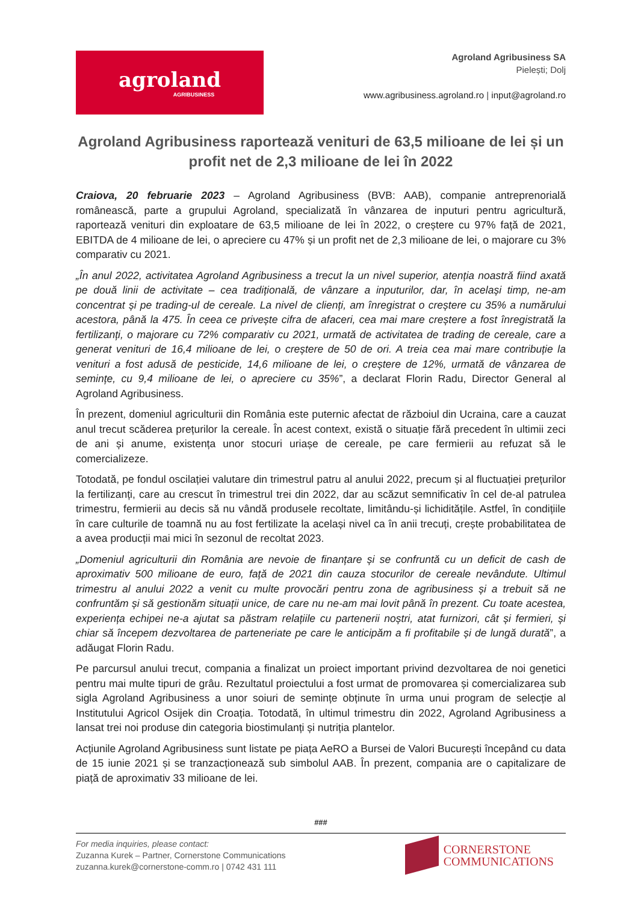agroland
AGRIBUSINESS
Agroland Agribusiness SA
Pielești; Dolj
www.agribusiness.agroland.ro | input@agroland.ro
Agroland Agribusiness raportează venituri de 63,5 milioane de lei și un profit net de 2,3 milioane de lei în 2022
Craiova, 20 februarie 2023 – Agroland Agribusiness (BVB: AAB), companie antreprenorială românească, parte a grupului Agroland, specializată în vânzarea de inputuri pentru agricultură, raportează venituri din exploatare de 63,5 milioane de lei în 2022, o creștere cu 97% față de 2021, EBITDA de 4 milioane de lei, o apreciere cu 47% și un profit net de 2,3 milioane de lei, o majorare cu 3% comparativ cu 2021.
„În anul 2022, activitatea Agroland Agribusiness a trecut la un nivel superior, atenția noastră fiind axată pe două linii de activitate – cea tradițională, de vânzare a inputurilor, dar, în același timp, ne-am concentrat și pe trading-ul de cereale. La nivel de clienți, am înregistrat o creștere cu 35% a numărului acestora, până la 475. În ceea ce privește cifra de afaceri, cea mai mare creștere a fost înregistrată la fertilizanți, o majorare cu 72% comparativ cu 2021, urmată de activitatea de trading de cereale, care a generat venituri de 16,4 milioane de lei, o creștere de 50 de ori. A treia cea mai mare contribuție la venituri a fost adusă de pesticide, 14,6 milioane de lei, o creștere de 12%, urmată de vânzarea de semințe, cu 9,4 milioane de lei, o apreciere cu 35%”, a declarat Florin Radu, Director General al Agroland Agribusiness.
În prezent, domeniul agriculturii din România este puternic afectat de războiul din Ucraina, care a cauzat anul trecut scăderea prețurilor la cereale. În acest context, există o situație fără precedent în ultimii zeci de ani și anume, existența unor stocuri uriașe de cereale, pe care fermierii au refuzat să le comercializeze.
Totodată, pe fondul oscilației valutare din trimestrul patru al anului 2022, precum și al fluctuației prețurilor la fertilizanți, care au crescut în trimestrul trei din 2022, dar au scăzut semnificativ în cel de-al patrulea trimestru, fermierii au decis să nu vândă produsele recoltate, limitându-și lichiditățile. Astfel, în condițiile în care culturile de toamnă nu au fost fertilizate la același nivel ca în anii trecuți, crește probabilitatea de a avea producții mai mici în sezonul de recoltat 2023.
„Domeniul agriculturii din România are nevoie de finanțare și se confruntă cu un deficit de cash de aproximativ 500 milioane de euro, față de 2021 din cauza stocurilor de cereale nevândute. Ultimul trimestru al anului 2022 a venit cu multe provocări pentru zona de agribusiness și a trebuit să ne confruntăm și să gestionăm situații unice, de care nu ne-am mai lovit până în prezent. Cu toate acestea, experiența echipei ne-a ajutat sa păstram relațiile cu partenerii noștri, atat furnizori, cât și fermieri, și chiar să începem dezvoltarea de parteneriate pe care le anticipăm a fi profitabile și de lungă durată”, a adăugat Florin Radu.
Pe parcursul anului trecut, compania a finalizat un proiect important privind dezvoltarea de noi genetici pentru mai multe tipuri de grâu. Rezultatul proiectului a fost urmat de promovarea și comercializarea sub sigla Agroland Agribusiness a unor soiuri de semințe obținute în urma unui program de selecție al Institutului Agricol Osijek din Croația. Totodată, în ultimul trimestru din 2022, Agroland Agribusiness a lansat trei noi produse din categoria biostimulanți și nutriția plantelor.
Acțiunile Agroland Agribusiness sunt listate pe piața AeRO a Bursei de Valori București începând cu data de 15 iunie 2021 și se tranzacționează sub simbolul AAB. În prezent, compania are o capitalizare de piață de aproximativ 33 milioane de lei.
###
For media inquiries, please contact:
Zuzanna Kurek – Partner, Cornerstone Communications
zuzanna.kurek@cornerstone-comm.ro | 0742 431 111
CORNERSTONE
COMMUNICATIONS